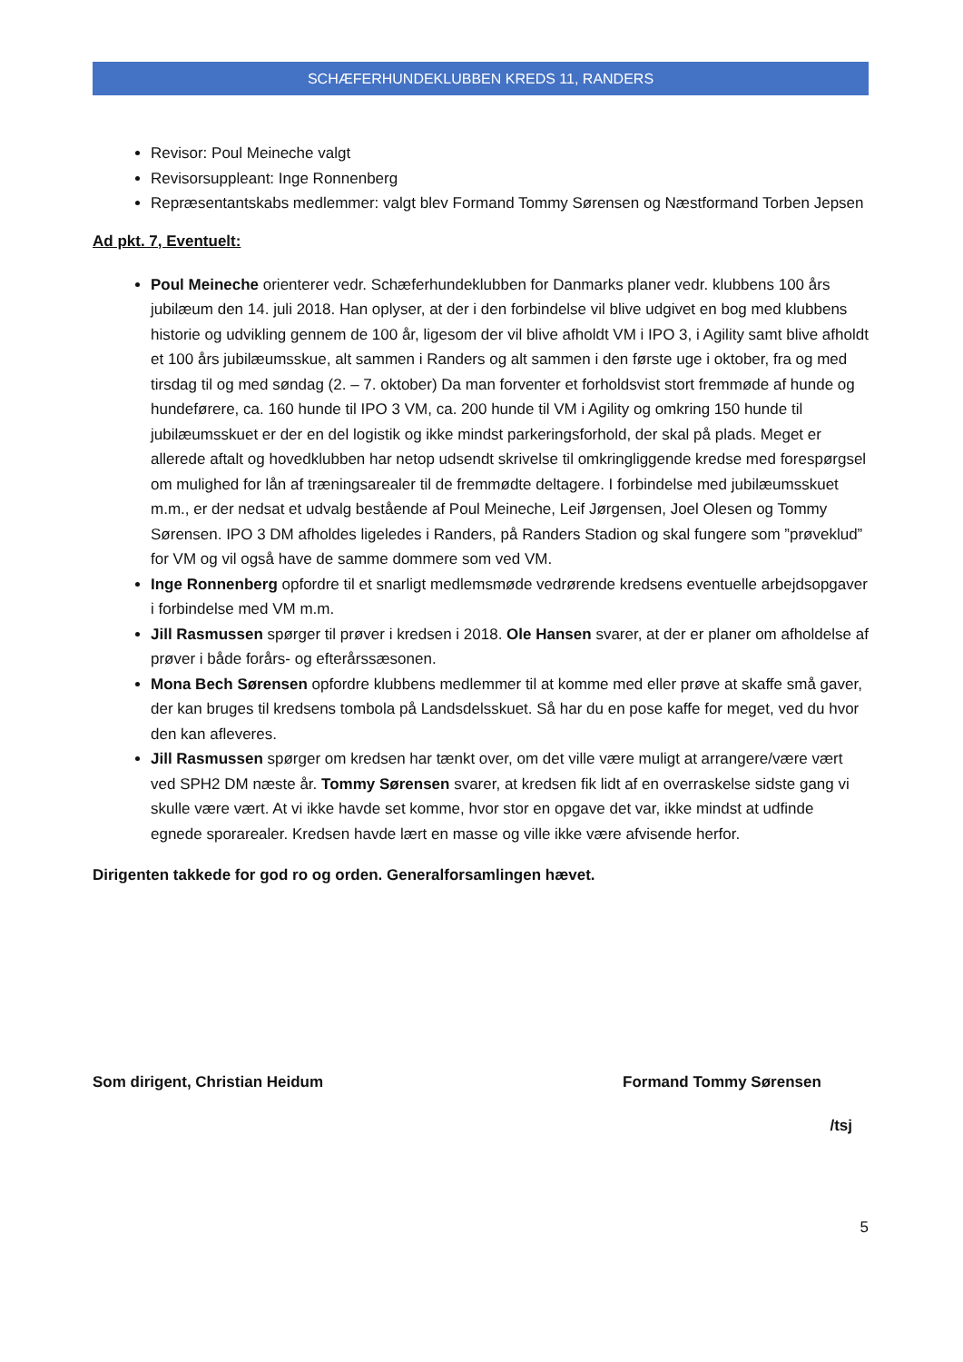SCHÆFERHUNDEKLUBBEN KREDS 11, RANDERS
Revisor: Poul Meineche valgt
Revisorsuppleant: Inge Ronnenberg
Repræsentantskabs medlemmer: valgt blev Formand Tommy Sørensen og Næstformand Torben Jepsen
Ad pkt. 7, Eventuelt:
Poul Meineche orienterer vedr. Schæferhundeklubben for Danmarks planer vedr. klubbens 100 års jubilæum den 14. juli 2018. Han oplyser, at der i den forbindelse vil blive udgivet en bog med klubbens historie og udvikling gennem de 100 år, ligesom der vil blive afholdt VM i IPO 3, i Agility samt blive afholdt et 100 års jubilæumsskue, alt sammen i Randers og alt sammen i den første uge i oktober, fra og med tirsdag til og med søndag (2. – 7. oktober) Da man forventer et forholdsvist stort fremmøde af hunde og hundeførere, ca. 160 hunde til IPO 3 VM, ca. 200 hunde til VM i Agility og omkring 150 hunde til jubilæumsskuet er der en del logistik og ikke mindst parkeringsforhold, der skal på plads. Meget er allerede aftalt og hovedklubben har netop udsendt skrivelse til omkringliggende kredse med forespørgsel om mulighed for lån af træningsarealer til de fremmødte deltagere. I forbindelse med jubilæumsskuet m.m., er der nedsat et udvalg bestående af Poul Meineche, Leif Jørgensen, Joel Olesen og Tommy Sørensen. IPO 3 DM afholdes ligeledes i Randers, på Randers Stadion og skal fungere som ”prøveklud” for VM og vil også have de samme dommere som ved VM.
Inge Ronnenberg opfordre til et snarligt medlemsmøde vedrørende kredsens eventuelle arbejdsopgaver i forbindelse med VM m.m.
Jill Rasmussen spørger til prøver i kredsen i 2018. Ole Hansen svarer, at der er planer om afholdelse af prøver i både forårs- og efterårssæsonen.
Mona Bech Sørensen opfordre klubbens medlemmer til at komme med eller prøve at skaffe små gaver, der kan bruges til kredsens tombola på Landsdelsskuet. Så har du en pose kaffe for meget, ved du hvor den kan afleveres.
Jill Rasmussen spørger om kredsen har tænkt over, om det ville være muligt at arrangere/være vært ved SPH2 DM næste år. Tommy Sørensen svarer, at kredsen fik lidt af en overraskelse sidste gang vi skulle være vært. At vi ikke havde set komme, hvor stor en opgave det var, ikke mindst at udfinde egnede sporarealer. Kredsen havde lært en masse og ville ikke være afvisende herfor.
Dirigenten takkede for god ro og orden. Generalforsamlingen hævet.
Som dirigent, Christian Heidum Formand Tommy Sørensen
/tsj
5